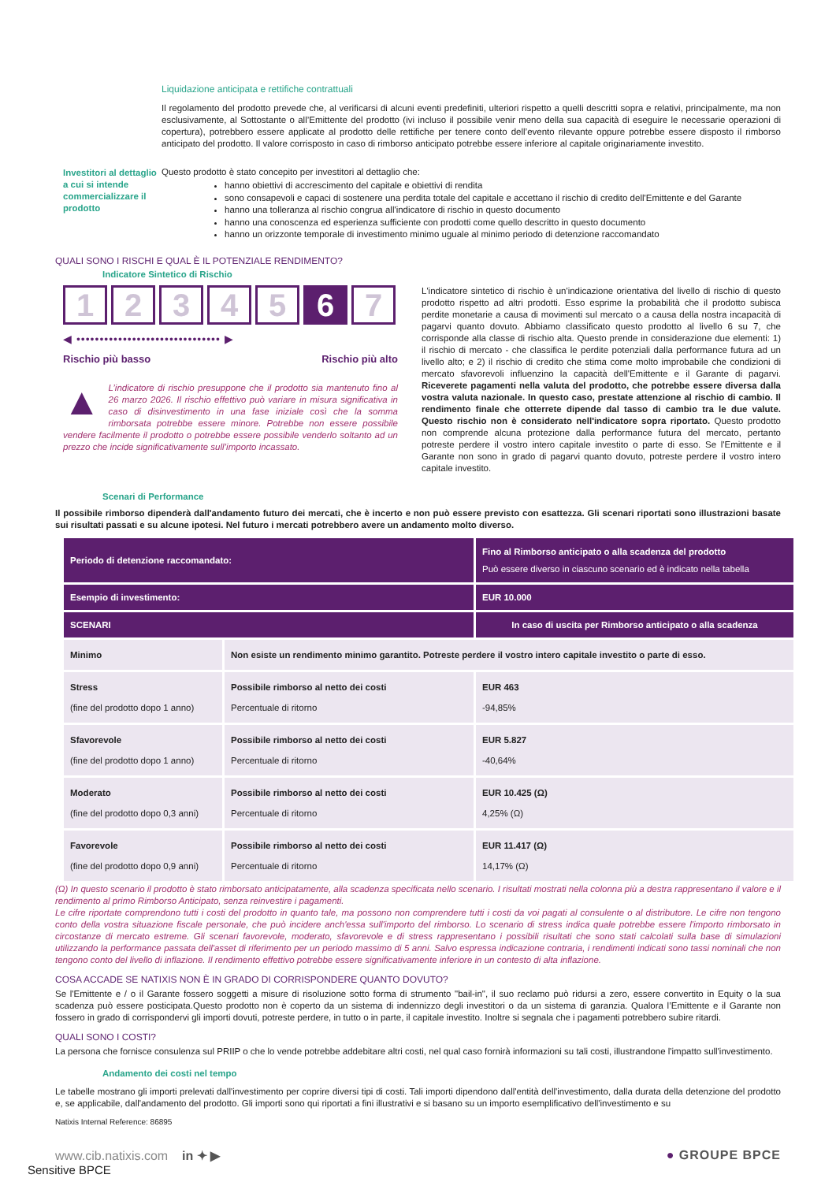Liquidazione anticipata e rettifiche contrattuali
Il regolamento del prodotto prevede che, al verificarsi di alcuni eventi predefiniti, ulteriori rispetto a quelli descritti sopra e relativi, principalmente, ma non esclusivamente, al Sottostante o all’Emittente del prodotto (ivi incluso il possibile venir meno della sua capacità di eseguire le necessarie operazioni di copertura), potrebbero essere applicate al prodotto delle rettifiche per tenere conto dell’evento rilevante oppure potrebbe essere disposto il rimborso anticipato del prodotto. Il valore corrisposto in caso di rimborso anticipato potrebbe essere inferiore al capitale originariamente investito.
Investitori al dettaglio a cui si intende commercializzare il prodotto
Questo prodotto è stato concepito per investitori al dettaglio che:
hanno obiettivi di accrescimento del capitale e obiettivi di rendita
sono consapevoli e capaci di sostenere una perdita totale del capitale e accettano il rischio di credito dell'Emittente e del Garante
hanno una tolleranza al rischio congrua all'indicatore di rischio in questo documento
hanno una conoscenza ed esperienza sufficiente con prodotti come quello descritto in questo documento
hanno un orizzonte temporale di investimento minimo uguale al minimo periodo di detenzione raccomandato
QUALI SONO I RISCHI E QUAL È IL POTENZIALE RENDIMENTO?
Indicatore Sintetico di Rischio
1 2 3 4 5 6 7
◀ ••••••••••••••••••••••••••••••• ▶
Rischio più basso Rischio più alto
▲ L’indicatore di rischio presuppone che il prodotto sia mantenuto fino al 26 marzo 2026. Il rischio effettivo può variare in misura significativa in caso di disinvestimento in una fase iniziale così che la somma rimborsata potrebbe essere minore. Potrebbe non essere possibile vendere facilmente il prodotto o potrebbe essere possibile venderlo soltanto ad un prezzo che incide significativamente sull’importo incassato.
L'indicatore sintetico di rischio è un'indicazione orientativa del livello di rischio di questo prodotto rispetto ad altri prodotti. Esso esprime la probabilità che il prodotto subisca perdite monetarie a causa di movimenti sul mercato o a causa della nostra incapacità di pagarvi quanto dovuto. Abbiamo classificato questo prodotto al livello 6 su 7, che corrisponde alla classe di rischio alta. Questo prende in considerazione due elementi: 1) il rischio di mercato - che classifica le perdite potenziali dalla performance futura ad un livello alto; e 2) il rischio di credito che stima come molto improbabile che condizioni di mercato sfavorevoli influenzino la capacità dell'Emittente e il Garante di pagarvi. Riceverete pagamenti nella valuta del prodotto, che potrebbe essere diversa dalla vostra valuta nazionale. In questo caso, prestate attenzione al rischio di cambio. Il rendimento finale che otterrete dipende dal tasso di cambio tra le due valute. Questo rischio non è considerato nell'indicatore sopra riportato. Questo prodotto non comprende alcuna protezione dalla performance futura del mercato, pertanto potreste perdere il vostro intero capitale investito o parte di esso. Se l'Emittente e il Garante non sono in grado di pagarvi quanto dovuto, potreste perdere il vostro intero capitale investito.
Scenari di Performance
Il possibile rimborso dipenderà dall'andamento futuro dei mercati, che è incerto e non può essere previsto con esattezza. Gli scenari riportati sono illustrazioni basate sui risultati passati e su alcune ipotesi. Nel futuro i mercati potrebbero avere un andamento molto diverso.
| Periodo di detenzione raccomandato: | | Fino al Rimborso anticipato o alla scadenza del prodotto Può essere diverso in ciascuno scenario ed è indicato nella tabella |
| Esempio di investimento: | | EUR 10.000 |
| SCENARI | | In caso di uscita per Rimborso anticipato o alla scadenza |
| Minimo | Non esiste un rendimento minimo garantito. Potreste perdere il vostro intero capitale investito o parte di esso. | |
| Stress (fine del prodotto dopo 1 anno) | Possibile rimborso al netto dei costi Percentuale di ritorno | EUR 463 -94,85% |
| Sfavorevole (fine del prodotto dopo 1 anno) | Possibile rimborso al netto dei costi Percentuale di ritorno | EUR 5.827 -40,64% |
| Moderato (fine del prodotto dopo 0,3 anni) | Possibile rimborso al netto dei costi Percentuale di ritorno | EUR 10.425 (Ω) 4,25% (Ω) |
| Favorevole (fine del prodotto dopo 0,9 anni) | Possibile rimborso al netto dei costi Percentuale di ritorno | EUR 11.417 (Ω) 14,17% (Ω) |
(Ω) In questo scenario il prodotto è stato rimborsato anticipatamente, alla scadenza specificata nello scenario. I risultati mostrati nella colonna più a destra rappresentano il valore e il rendimento al primo Rimborso Anticipato, senza reinvestire i pagamenti.
Le cifre riportate comprendono tutti i costi del prodotto in quanto tale, ma possono non comprendere tutti i costi da voi pagati al consulente o al distributore. Le cifre non tengono conto della vostra situazione fiscale personale, che può incidere anch'essa sull'importo del rimborso. Lo scenario di stress indica quale potrebbe essere l'importo rimborsato in circostanze di mercato estreme. Gli scenari favorevole, moderato, sfavorevole e di stress rappresentano i possibili risultati che sono stati calcolati sulla base di simulazioni utilizzando la performance passata dell'asset di riferimento per un periodo massimo di 5 anni. Salvo espressa indicazione contraria, i rendimenti indicati sono tassi nominali che non tengono conto del livello di inflazione. Il rendimento effettivo potrebbe essere significativamente inferiore in un contesto di alta inflazione.
COSA ACCADE SE NATIXIS NON È IN GRADO DI CORRISPONDERE QUANTO DOVUTO?
Se l'Emittente e / o il Garante fossero soggetti a misure di risoluzione sotto forma di strumento "bail-in", il suo reclamo può ridursi a zero, essere convertito in Equity o la sua scadenza può essere posticipata.Questo prodotto non è coperto da un sistema di indennizzo degli investitori o da un sistema di garanzia. Qualora l’Emittente e il Garante non fossero in grado di corrispondervi gli importi dovuti, potreste perdere, in tutto o in parte, il capitale investito. Inoltre si segnala che i pagamenti potrebbero subire ritardi.
QUALI SONO I COSTI?
La persona che fornisce consulenza sul PRIIP o che lo vende potrebbe addebitare altri costi, nel qual caso fornirà informazioni su tali costi, illustrandone l'impatto sull'investimento.
Andamento dei costi nel tempo
Le tabelle mostrano gli importi prelevati dall'investimento per coprire diversi tipi di costi. Tali importi dipendono dall'entità dell'investimento, dalla durata della detenzione del prodotto e, se applicabile, dall'andamento del prodotto. Gli importi sono qui riportati a fini illustrativi e si basano su un importo esemplificativo dell'investimento e su
Natixis Internal Reference: 86895
www.cib.natixis.com in ✦ ▶ ● GROUPE BPCE
Sensitive BPCE